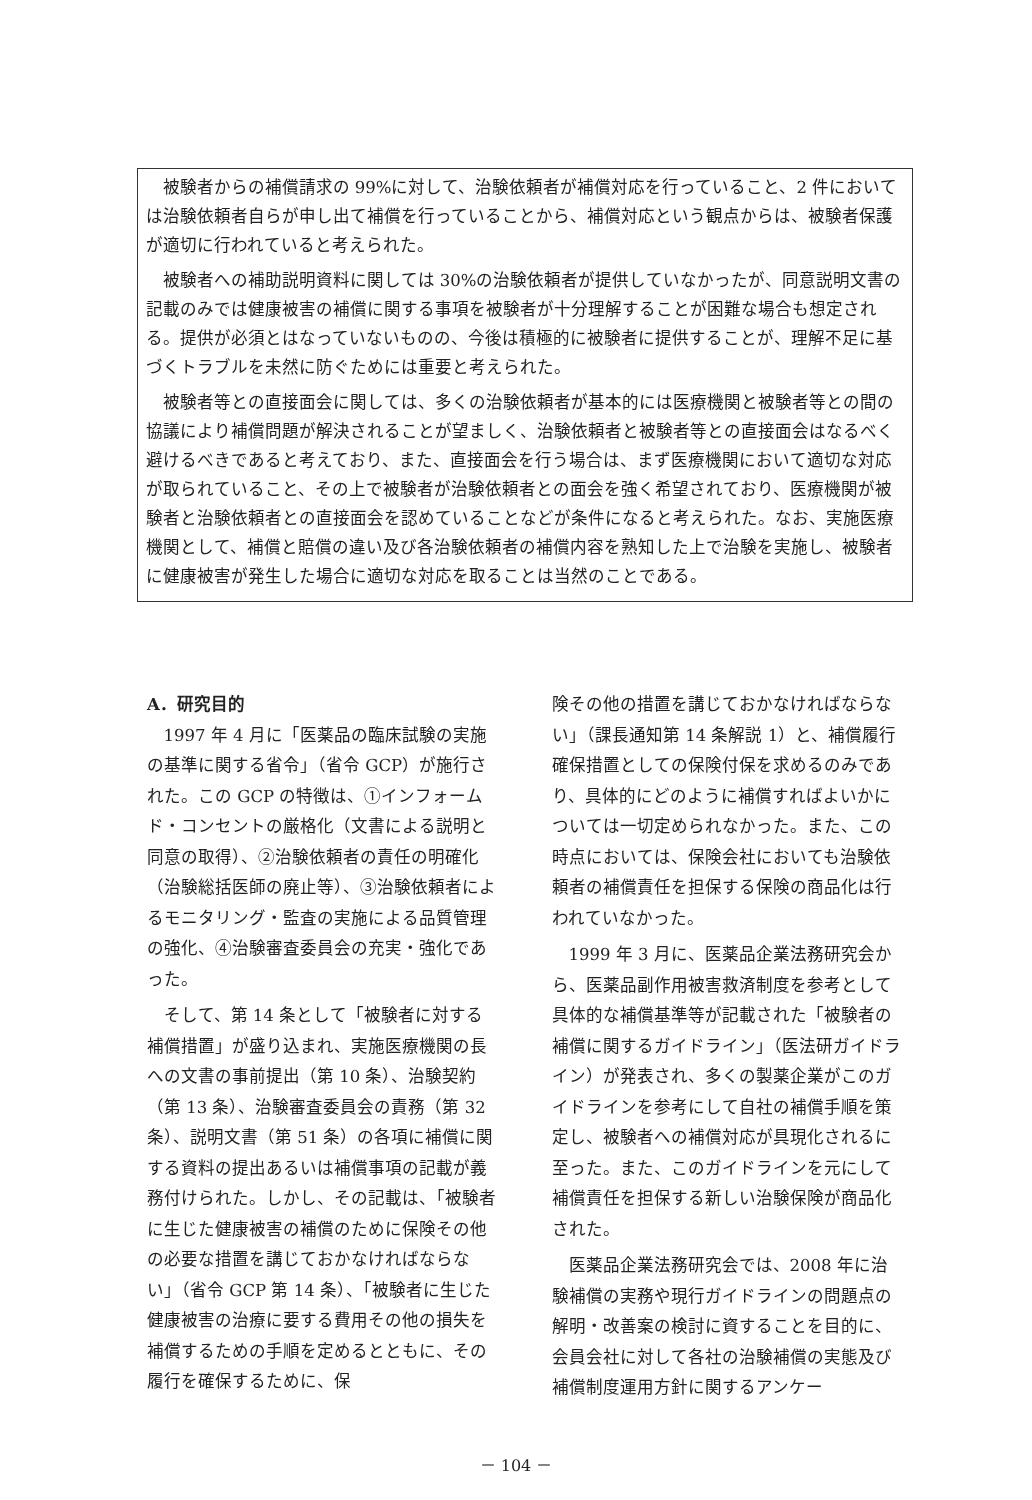被験者からの補償請求の 99%に対して、治験依頼者が補償対応を行っていること、2 件においては治験依頼者自らが申し出て補償を行っていることから、補償対応という観点からは、被験者保護が適切に行われていると考えられた。
被験者への補助説明資料に関しては 30%の治験依頼者が提供していなかったが、同意説明文書の記載のみでは健康被害の補償に関する事項を被験者が十分理解することが困難な場合も想定される。提供が必須とはなっていないものの、今後は積極的に被験者に提供することが、理解不足に基づくトラブルを未然に防ぐためには重要と考えられた。
被験者等との直接面会に関しては、多くの治験依頼者が基本的には医療機関と被験者等との間の協議により補償問題が解決されることが望ましく、治験依頼者と被験者等との直接面会はなるべく避けるべきであると考えており、また、直接面会を行う場合は、まず医療機関において適切な対応が取られていること、その上で被験者が治験依頼者との面会を強く希望されており、医療機関が被験者と治験依頼者との直接面会を認めていることなどが条件になると考えられた。なお、実施医療機関として、補償と賠償の違い及び各治験依頼者の補償内容を熟知した上で治験を実施し、被験者に健康被害が発生した場合に適切な対応を取ることは当然のことである。
A．研究目的
1997 年 4 月に「医薬品の臨床試験の実施の基準に関する省令」（省令 GCP）が施行された。この GCP の特徴は、①インフォームド・コンセントの厳格化（文書による説明と同意の取得）、②治験依頼者の責任の明確化（治験総括医師の廃止等）、③治験依頼者によるモニタリング・監査の実施による品質管理の強化、④治験審査委員会の充実・強化であった。
そして、第 14 条として「被験者に対する補償措置」が盛り込まれ、実施医療機関の長への文書の事前提出（第 10 条）、治験契約（第 13 条）、治験審査委員会の責務（第 32 条）、説明文書（第 51 条）の各項に補償に関する資料の提出あるいは補償事項の記載が義務付けられた。しかし、その記載は、「被験者に生じた健康被害の補償のために保険その他の必要な措置を講じておかなければならない」（省令 GCP 第 14 条）、「被験者に生じた健康被害の治療に要する費用その他の損失を補償するための手順を定めるとともに、その履行を確保するために、保
険その他の措置を講じておかなければならない」（課長通知第 14 条解説 1）と、補償履行確保措置としての保険付保を求めるのみであり、具体的にどのように補償すればよいかについては一切定められなかった。また、この時点においては、保険会社においても治験依頼者の補償責任を担保する保険の商品化は行われていなかった。
1999 年 3 月に、医薬品企業法務研究会から、医薬品副作用被害救済制度を参考として具体的な補償基準等が記載された「被験者の補償に関するガイドライン」（医法研ガイドライン）が発表され、多くの製薬企業がこのガイドラインを参考にして自社の補償手順を策定し、被験者への補償対応が具現化されるに至った。また、このガイドラインを元にして補償責任を担保する新しい治験保険が商品化された。
医薬品企業法務研究会では、2008 年に治験補償の実務や現行ガイドラインの問題点の解明・改善案の検討に資することを目的に、会員会社に対して各社の治験補償の実態及び補償制度運用方針に関するアンケー
－ 104 －